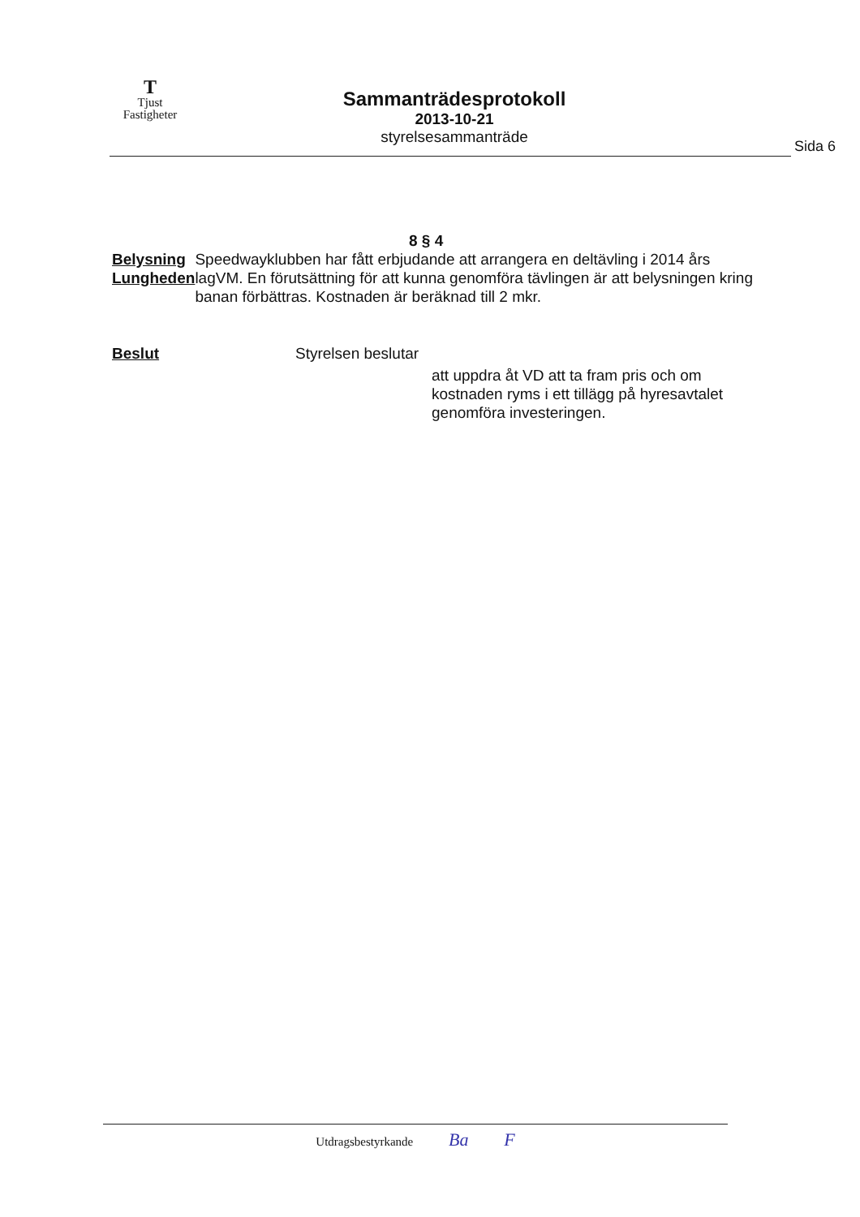T
Tjust
Fastigheter
Sammanträdesprotokoll
2013-10-21
styrelsesammanträde
Sida 6
8 § 4
Belysning
Lungheden
Speedwayklubben har fått erbjudande att arrangera en deltävling i 2014 års lagVM. En förutsättning för att kunna genomföra tävlingen är att belysningen kring banan förbättras. Kostnaden är beräknad till 2 mkr.
Beslut Styrelsen beslutar
att uppdra åt VD att ta fram pris och om kostnaden ryms i ett tillägg på hyresavtalet genomföra investeringen.
Utdragsbestyrkande Ba F